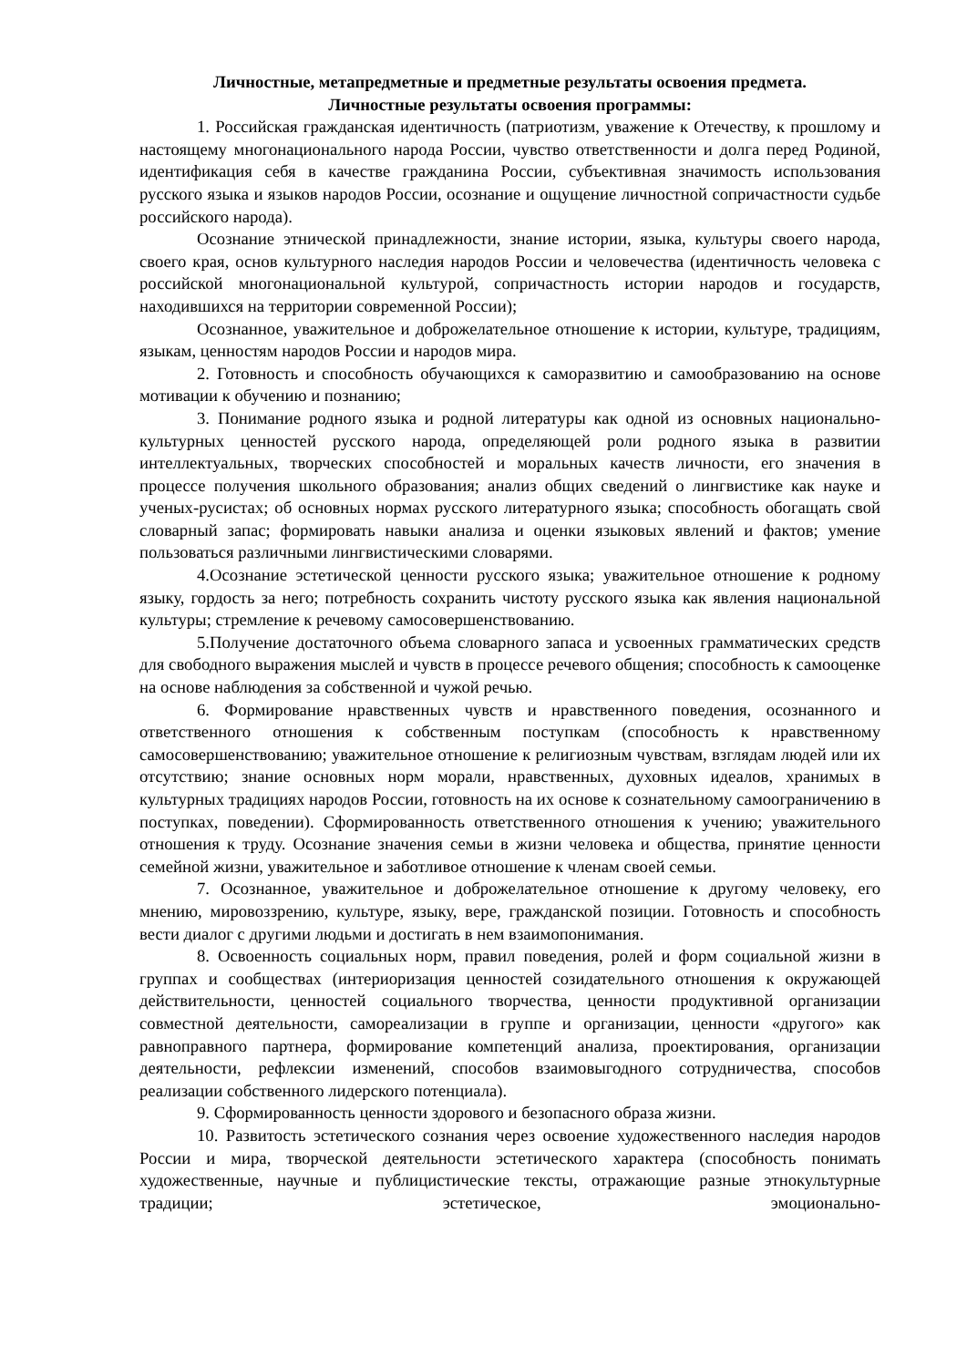Личностные, метапредметные и предметные результаты освоения предмета.
Личностные результаты освоения программы:
1. Российская гражданская идентичность (патриотизм, уважение к Отечеству, к прошлому и настоящему многонационального народа России, чувство ответственности и долга перед Родиной, идентификация себя в качестве гражданина России, субъективная значимость использования русского языка и языков народов России, осознание и ощущение личностной сопричастности судьбе российского народа).
Осознание этнической принадлежности, знание истории, языка, культуры своего народа, своего края, основ культурного наследия народов России и человечества (идентичность человека с российской многонациональной культурой, сопричастность истории народов и государств, находившихся на территории современной России);
Осознанное, уважительное и доброжелательное отношение к истории, культуре, традициям, языкам, ценностям народов России и народов мира.
2. Готовность и способность обучающихся к саморазвитию и самообразованию на основе мотивации к обучению и познанию;
3. Понимание родного языка и родной литературы как одной из основных национально-культурных ценностей русского народа, определяющей роли родного языка в развитии интеллектуальных, творческих способностей и моральных качеств личности, его значения в процессе получения школьного образования; анализ общих сведений о лингвистике как науке и ученых-русистах; об основных нормах русского литературного языка; способность обогащать свой словарный запас; формировать навыки анализа и оценки языковых явлений и фактов; умение пользоваться различными лингвистическими словарями.
4.Осознание эстетической ценности русского языка; уважительное отношение к родному языку, гордость за него; потребность сохранить чистоту русского языка как явления национальной культуры; стремление к речевому самосовершенствованию.
5.Получение достаточного объема словарного запаса и усвоенных грамматических средств для свободного выражения мыслей и чувств в процессе речевого общения; способность к самооценке на основе наблюдения за собственной и чужой речью.
6. Формирование нравственных чувств и нравственного поведения, осознанного и ответственного отношения к собственным поступкам (способность к нравственному самосовершенствованию; уважительное отношение к религиозным чувствам, взглядам людей или их отсутствию; знание основных норм морали, нравственных, духовных идеалов, хранимых в культурных традициях народов России, готовность на их основе к сознательному самоограничению в поступках, поведении). Сформированность ответственного отношения к учению; уважительного отношения к труду. Осознание значения семьи в жизни человека и общества, принятие ценности семейной жизни, уважительное и заботливое отношение к членам своей семьи.
7. Осознанное, уважительное и доброжелательное отношение к другому человеку, его мнению, мировоззрению, культуре, языку, вере, гражданской позиции. Готовность и способность вести диалог с другими людьми и достигать в нем взаимопонимания.
8. Освоенность социальных норм, правил поведения, ролей и форм социальной жизни в группах и сообществах (интериоризация ценностей созидательного отношения к окружающей действительности, ценностей социального творчества, ценности продуктивной организации совместной деятельности, самореализации в группе и организации, ценности «другого» как равноправного партнера, формирование компетенций анализа, проектирования, организации деятельности, рефлексии изменений, способов взаимовыгодного сотрудничества, способов реализации собственного лидерского потенциала).
9. Сформированность ценности здорового и безопасного образа жизни.
10. Развитость эстетического сознания через освоение художественного наследия народов России и мира, творческой деятельности эстетического характера (способность понимать художественные, научные и публицистические тексты, отражающие разные этнокультурные традиции; эстетическое, эмоционально-